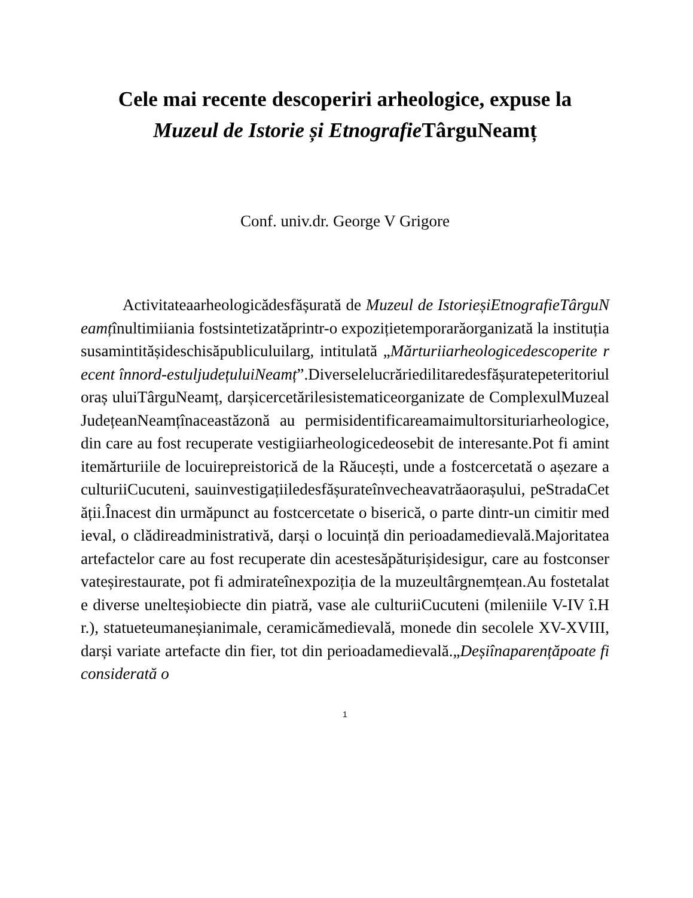Cele mai recente descoperiri arheologice, expuse la
Muzeul de Istorie și Etnografie TârguNeamț
Conf. univ.dr. George V Grigore
Activitateaarheologicădesfășurată de Muzeul de IstorieșiEtnografieTârguNeamțînultimiiania fostsintetizatăprintr-o expozițietemporarăorganizată la instituțiasusamintitășideschisăpubliculuilarg, intitulată „Mărturiiarheologicedescoperite recent înnord-estuljudețuluiNeamț”.Diverselelucrăriedilitaredesfășuratepeteritoriuloraș uluiTârguNeamț, darșicercetărilesistematiceorganizate de ComplexulMuzealJudețeanNeamțînaceastăzonă au permisidentificareamaimultorsituriarheologice, din care au fost recuperate vestigiiarheologicedeosebit de interesante.Pot fi amintitemărturiile de locuirepreistorică de la Răucești, unde a fostcercetată o așezare a culturiiCucuteni, sauinvestigațiiledesfășurateînvecheavatrăaorașului, peStradaCetății.Înacest din urmăpunct au fostcercetate o biserică, o parte dintr-un cimitir medieval, o clădireadministrativă, darși o locuință din perioadamedievală.Majoritateaartefactelor care au fost recuperate din acestesăpăturișidesigur, care au fostconservateșirestaurate, pot fi admirateînexpoziția de la muzeultârgnemțean.Au fostetalate diverse unelteșiobiecte din piatră, vase ale culturiiCucuteni (mileniile V-IV î.Hr.), statueteumaneșianimale, ceramicămedievală, monede din secolele XV-XVIII, darși variate artefacte din fier, tot din perioadamedievală.„Deșiînaparențăpoate fi considerată o
1